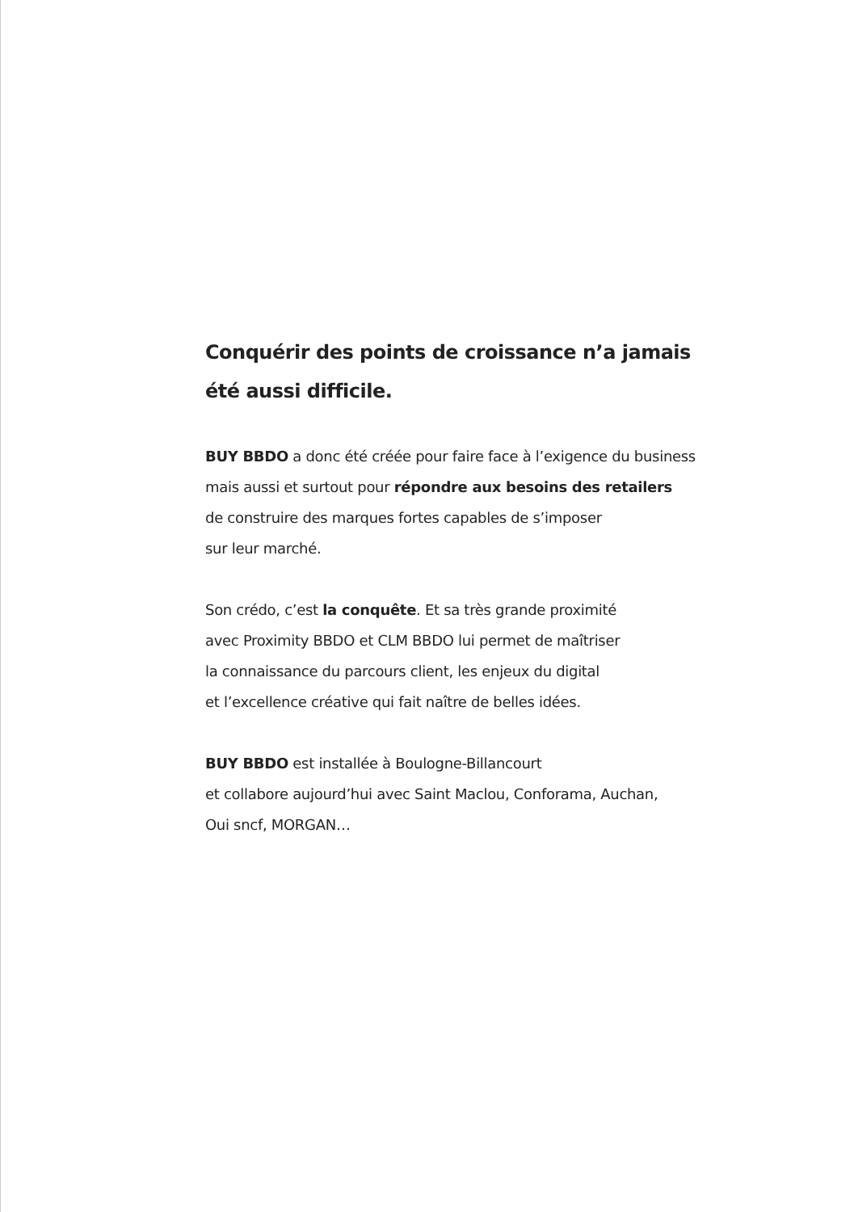Conquérir des points de croissance n’a jamais
été aussi difficile.
BUY BBDO a donc été créée pour faire face à l’exigence du business
mais aussi et surtout pour répondre aux besoins des retailers
de construire des marques fortes capables de s’imposer
sur leur marché.
Son crédo, c’est la conquête. Et sa très grande proximité
avec Proximity BBDO et CLM BBDO lui permet de maîtriser
la connaissance du parcours client, les enjeux du digital
et l’excellence créative qui fait naître de belles idées.
BUY BBDO est installée à Boulogne-Billancourt
et collabore aujourd’hui avec Saint Maclou, Conforama, Auchan,
Oui sncf, MORGAN…